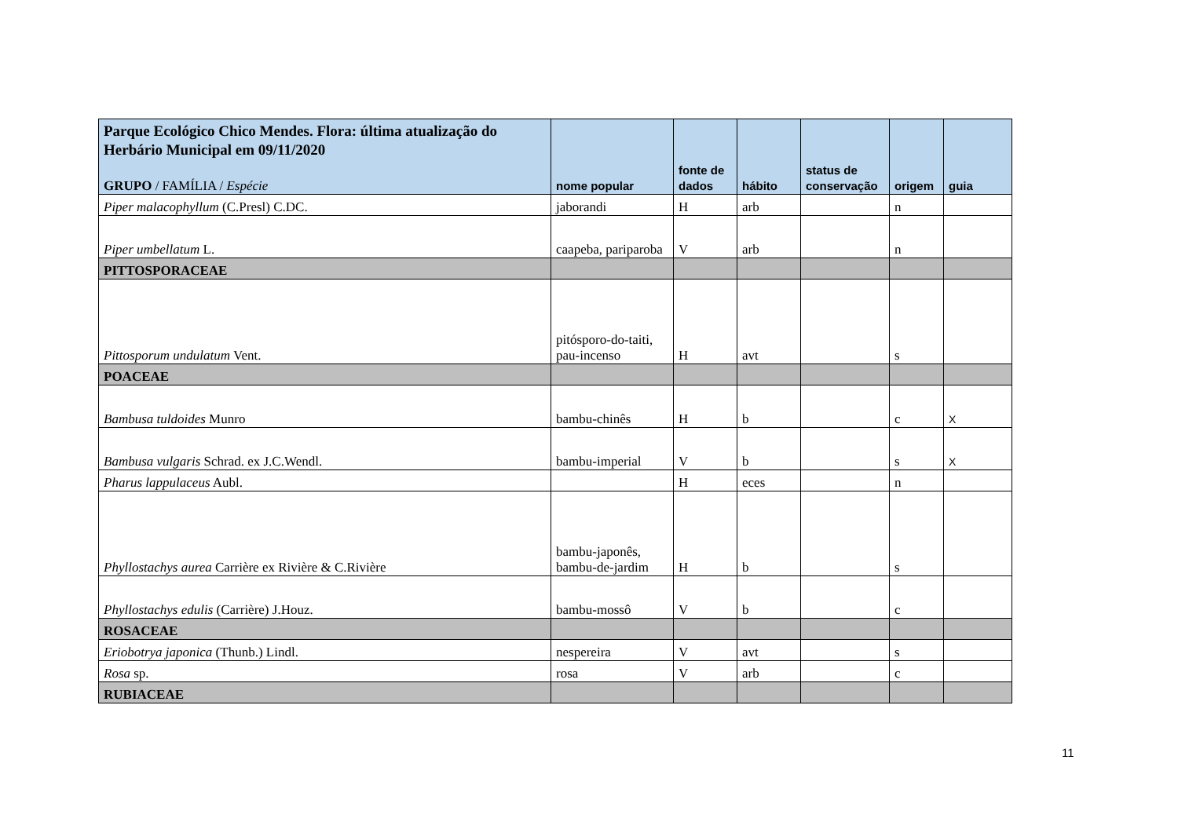| Parque Ecológico Chico Mendes. Flora: última atualização do Herbário Municipal em 09/11/2020 GRUPO / FAMÍLIA / Espécie | nome popular | fonte de dados | hábito | status de conservação | origem | guia |
| --- | --- | --- | --- | --- | --- | --- |
| Piper malacophyllum (C.Presl) C.DC. | jaborandi | H | arb | | n | |
| Piper umbellatum L. | caapeba, pariparoba | V | arb | | n | |
| PITTOSPORACEAE | | | | | | |
| Pittosporum undulatum Vent. | pitósporo-do-taiti, pau-incenso | H | avt | | s | |
| POACEAE | | | | | | |
| Bambusa tuldoides Munro | bambu-chinês | H | b | | c | X |
| Bambusa vulgaris Schrad. ex J.C.Wendl. | bambu-imperial | V | b | | s | X |
| Pharus lappulaceus Aubl. | | H | eces | | n | |
| Phyllostachys aurea Carrière ex Rivière & C.Rivière | bambu-japonês, bambu-de-jardim | H | b | | s | |
| Phyllostachys edulis (Carrière) J.Houz. | bambu-mossô | V | b | | c | |
| ROSACEAE | | | | | | |
| Eriobotrya japonica (Thunb.) Lindl. | nespereira | V | avt | | s | |
| Rosa sp. | rosa | V | arb | | c | |
| RUBIACEAE | | | | | | |
11